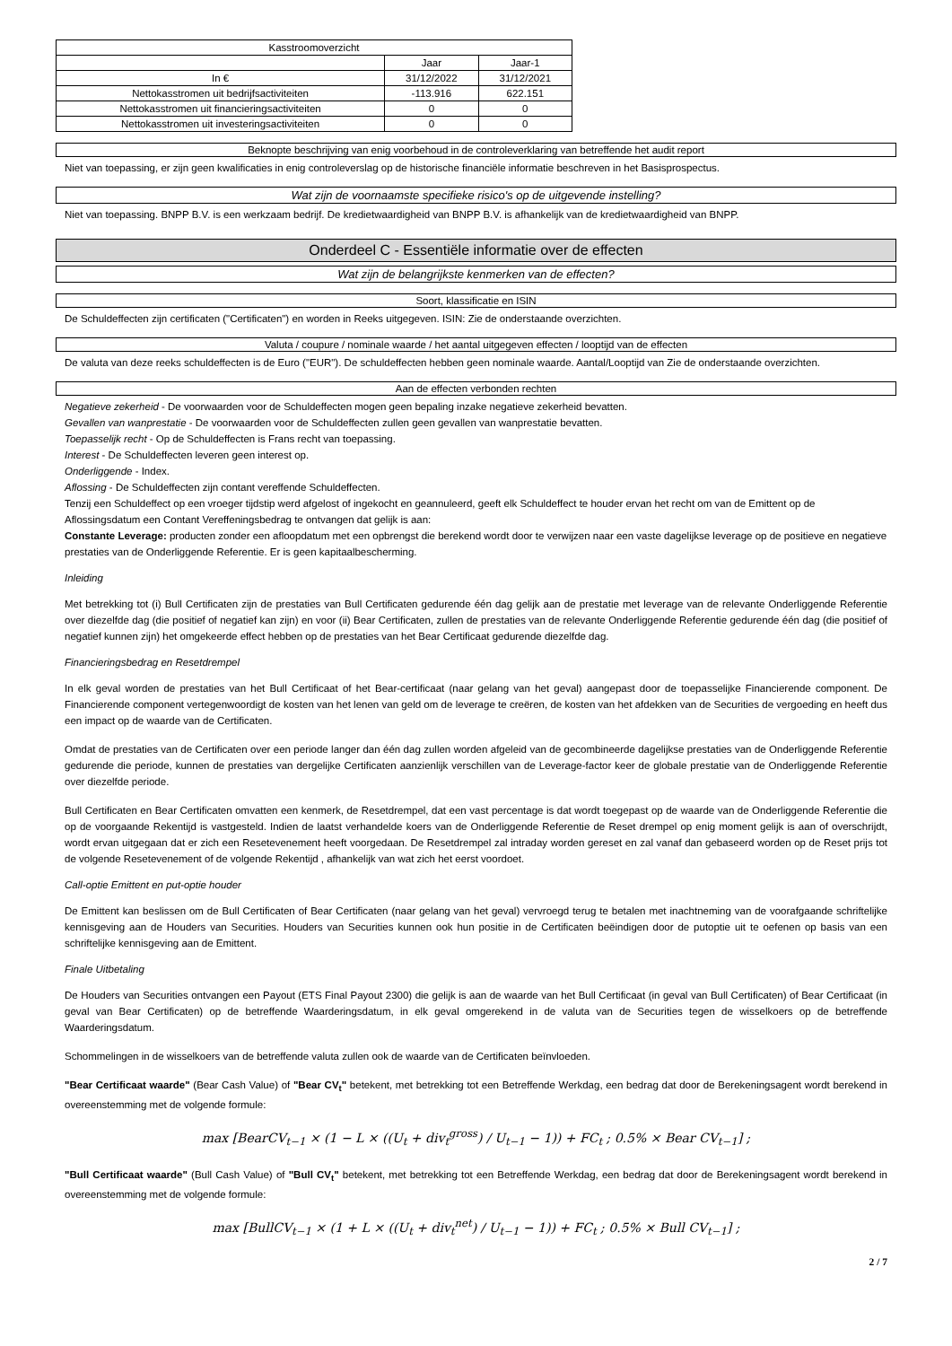| Kasstroomoverzicht | | |
| --- | --- | --- |
| | Jaar | Jaar-1 |
| In € | 31/12/2022 | 31/12/2021 |
| Nettokasstromen uit bedrijfsactiviteiten | -113.916 | 622.151 |
| Nettokasstromen uit financieringsactiviteiten | 0 | 0 |
| Nettokasstromen uit investeringsactiviteiten | 0 | 0 |
Beknopte beschrijving van enig voorbehoud in de controleverklaring van betreffende het audit report
Niet van toepassing, er zijn geen kwalificaties in enig controleverslag op de historische financiële informatie beschreven in het Basisprospectus.
Wat zijn de voornaamste specifieke risico's op de uitgevende instelling?
Niet van toepassing. BNPP B.V. is een werkzaam bedrijf. De kredietwaardigheid van BNPP B.V. is afhankelijk van de kredietwaardigheid van BNPP.
Onderdeel C - Essentiële informatie over de effecten
Wat zijn de belangrijkste kenmerken van de effecten?
Soort, klassificatie en ISIN
De Schuldeffecten zijn certificaten ("Certificaten") en worden in Reeks uitgegeven. ISIN: Zie de onderstaande overzichten.
Valuta / coupure / nominale waarde / het aantal uitgegeven effecten / looptijd van de effecten
De valuta van deze reeks schuldeffecten is de Euro ("EUR"). De schuldeffecten hebben geen nominale waarde. Aantal/Looptijd van Zie de onderstaande overzichten.
Aan de effecten verbonden rechten
Negatieve zekerheid - De voorwaarden voor de Schuldeffecten mogen geen bepaling inzake negatieve zekerheid bevatten.
Gevallen van wanprestatie - De voorwaarden voor de Schuldeffecten zullen geen gevallen van wanprestatie bevatten.
Toepasselijk recht - Op de Schuldeffecten is Frans recht van toepassing.
Interest - De Schuldeffecten leveren geen interest op.
Onderliggende - Index.
Aflossing - De Schuldeffecten zijn contant vereffende Schuldeffecten.
Tenzij een Schuldeffect op een vroeger tijdstip werd afgelost of ingekocht en geannuleerd, geeft elk Schuldeffect te houder ervan het recht om van de Emittent op de Aflossingsdatum een Contant Vereffeningsbedrag te ontvangen dat gelijk is aan:
Constante Leverage: producten zonder een afloopdatum met een opbrengst die berekend wordt door te verwijzen naar een vaste dagelijkse leverage op de positieve en negatieve prestaties van de Onderliggende Referentie. Er is geen kapitaalbescherming.
Inleiding
Met betrekking tot (i) Bull Certificaten zijn de prestaties van Bull Certificaten gedurende één dag gelijk aan de prestatie met leverage van de relevante Onderliggende Referentie over diezelfde dag (die positief of negatief kan zijn) en voor (ii) Bear Certificaten, zullen de prestaties van de relevante Onderliggende Referentie gedurende één dag (die positief of negatief kunnen zijn) het omgekeerde effect hebben op de prestaties van het Bear Certificaat gedurende diezelfde dag.
Financieringsbedrag en Resetdrempel
In elk geval worden de prestaties van het Bull Certificaat of het Bear-certificaat (naar gelang van het geval) aangepast door de toepasselijke Financierende component. De Financierende component vertegenwoordigt de kosten van het lenen van geld om de leverage te creëren, de kosten van het afdekken van de Securities de vergoeding en heeft dus een impact op de waarde van de Certificaten.
Omdat de prestaties van de Certificaten over een periode langer dan één dag zullen worden afgeleid van de gecombineerde dagelijkse prestaties van de Onderliggende Referentie gedurende die periode, kunnen de prestaties van dergelijke Certificaten aanzienlijk verschillen van de Leverage-factor keer de globale prestatie van de Onderliggende Referentie over diezelfde periode.
Bull Certificaten en Bear Certificaten omvatten een kenmerk, de Resetdrempel, dat een vast percentage is dat wordt toegepast op de waarde van de Onderliggende Referentie die op de voorgaande Rekentijd is vastgesteld. Indien de laatst verhandelde koers van de Onderliggende Referentie de Reset drempel op enig moment gelijk is aan of overschrijdt, wordt ervan uitgegaan dat er zich een Resetevenement heeft voorgedaan. De Resetdrempel zal intraday worden gereset en zal vanaf dan gebaseerd worden op de Reset prijs tot de volgende Resetevenement of de volgende Rekentijd , afhankelijk van wat zich het eerst voordoet.
Call-optie Emittent en put-optie houder
De Emittent kan beslissen om de Bull Certificaten of Bear Certificaten (naar gelang van het geval) vervroegd terug te betalen met inachtneming van de voorafgaande schriftelijke kennisgeving aan de Houders van Securities. Houders van Securities kunnen ook hun positie in de Certificaten beëindigen door de putoptie uit te oefenen op basis van een schriftelijke kennisgeving aan de Emittent.
Finale Uitbetaling
De Houders van Securities ontvangen een Payout (ETS Final Payout 2300) die gelijk is aan de waarde van het Bull Certificaat (in geval van Bull Certificaten) of Bear Certificaat (in geval van Bear Certificaten) op de betreffende Waarderingsdatum, in elk geval omgerekend in de valuta van de Securities tegen de wisselkoers op de betreffende Waarderingsdatum.
Schommelingen in de wisselkoers van de betreffende valuta zullen ook de waarde van de Certificaten beïnvloeden.
"Bear Certificaat waarde" (Bear Cash Value) of "Bear CV<sub>t</sub>" betekent, met betrekking tot een Betreffende Werkdag, een bedrag dat door de Berekeningsagent wordt berekend in overeenstemming met de volgende formule:
max [BearCV<sub>t−1</sub> × (1 − L × ((U<sub>t</sub> + div<sub>t</sub><sup>gross</sup>) / U<sub>t−1</sub> − 1)) + FC<sub>t</sub> ; 0.5% × Bear CV<sub>t−1</sub>] ;
"Bull Certificaat waarde" (Bull Cash Value) of "Bull CV<sub>t</sub>" betekent, met betrekking tot een Betreffende Werkdag, een bedrag dat door de Berekeningsagent wordt berekend in overeenstemming met de volgende formule:
max [BullCV<sub>t−1</sub> × (1 + L × ((U<sub>t</sub> + div<sub>t</sub><sup>net</sup>) / U<sub>t−1</sub> − 1)) + FC<sub>t</sub> ; 0.5% × Bull CV<sub>t−1</sub>] ;
2 / 7